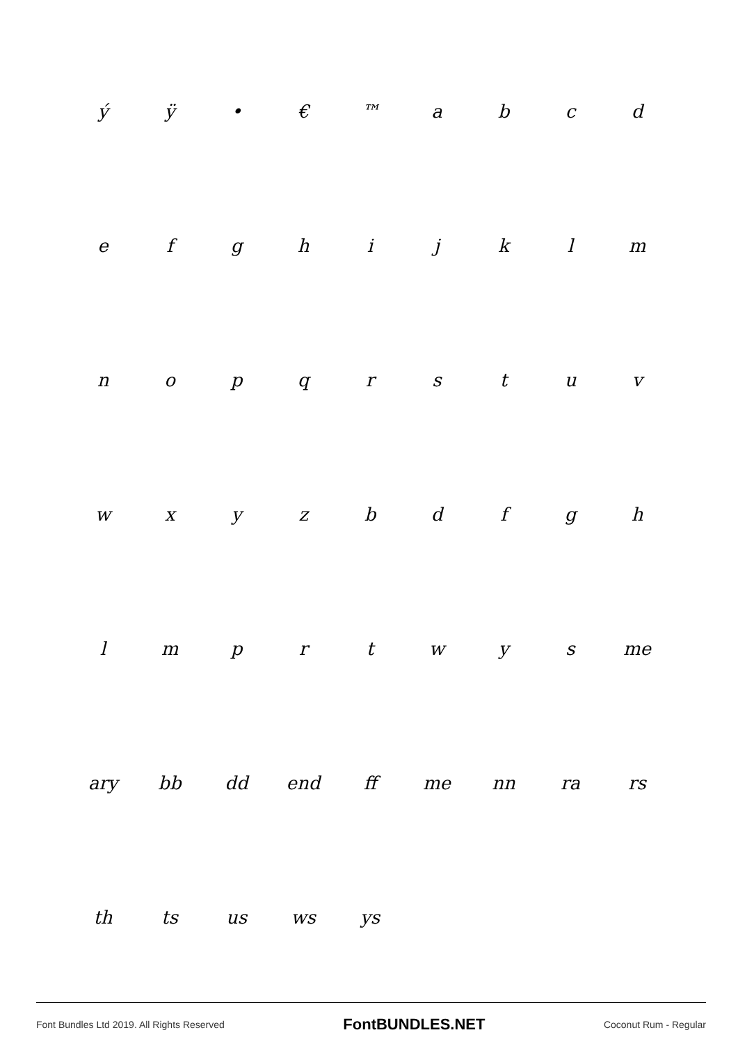| ý | ÿ | • | € | ™ | a | b | c | d |
| e | f | g | h | i | j | k | l | m |
| n | o | p | q | r | s | t | u | v |
| w | x | y | z | b | d | f | g | h |
| l | m | p | r | t | w | y | s | me |
| ary | bb | dd | end | ff | me | nn | ra | rs |
| th | ts | us | ws | ys | | | | |
Font Bundles Ltd 2019. All Rights Reserved FontBUNDLES.NET Coconut Rum - Regular